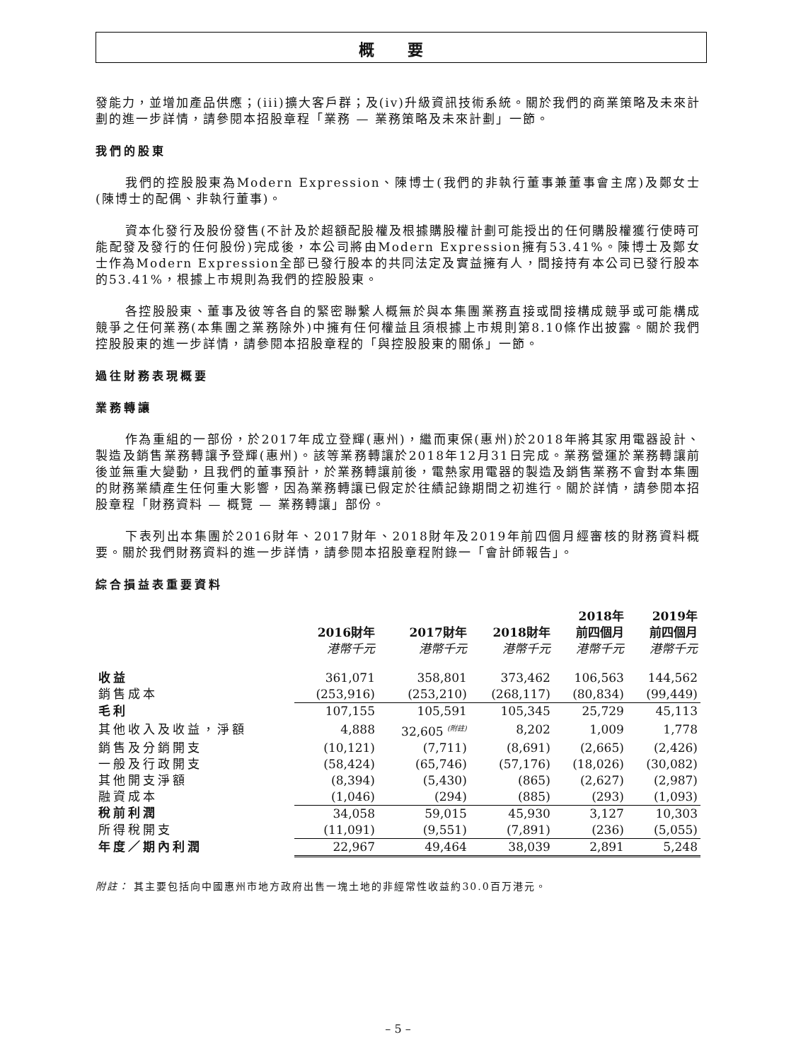概 要
發能力，並增加產品供應；(iii)擴大客戶群；及(iv)升級資訊技術系統。關於我們的商業策略及未來計劃的進一步詳情，請參閱本招股章程「業務 — 業務策略及未來計劃」一節。
我們的股東
我們的控股股東為Modern Expression、陳博士(我們的非執行董事兼董事會主席)及鄭女士(陳博士的配偶、非執行董事)。
資本化發行及股份發售(不計及於超額配股權及根據購股權計劃可能授出的任何購股權獲行使時可能配發及發行的任何股份)完成後，本公司將由Modern Expression擁有53.41%。陳博士及鄭女士作為Modern Expression全部已發行股本的共同法定及實益擁有人，間接持有本公司已發行股本的53.41%，根據上市規則為我們的控股股東。
各控股股東、董事及彼等各自的緊密聯繫人概無於與本集團業務直接或間接構成競爭或可能構成競爭之任何業務(本集團之業務除外)中擁有任何權益且須根據上市規則第8.10條作出披露。關於我們控股股東的進一步詳情，請參閱本招股章程的「與控股股東的關係」一節。
過往財務表現概要
業務轉讓
作為重組的一部份，於2017年成立登輝(惠州)，繼而東保(惠州)於2018年將其家用電器設計、製造及銷售業務轉讓予登輝(惠州)。該等業務轉讓於2018年12月31日完成。業務營運於業務轉讓前後並無重大變動，且我們的董事預計，於業務轉讓前後，電熱家用電器的製造及銷售業務不會對本集團的財務業績產生任何重大影響，因為業務轉讓已假定於往績記錄期間之初進行。關於詳情，請參閱本招股章程「財務資料 — 概覽 — 業務轉讓」部份。
下表列出本集團於2016財年、2017財年、2018財年及2019年前四個月經審核的財務資料概要。關於我們財務資料的進一步詳情，請參閱本招股章程附錄一「會計師報告」。
綜合損益表重要資料
| | 2016財年 港幣千元 | 2017財年 港幣千元 | 2018財年 港幣千元 | 2018年 前四個月 港幣千元 | 2019年 前四個月 港幣千元 |
| --- | --- | --- | --- | --- | --- |
| 收益 | 361,071 | 358,801 | 373,462 | 106,563 | 144,562 |
| 銷售成本 | (253,916) | (253,210) | (268,117) | (80,834) | (99,449) |
| 毛利 | 107,155 | 105,591 | 105,345 | 25,729 | 45,113 |
| 其他收入及收益，淨額 | 4,888 | 32,605 <sup>(附註)</sup> | 8,202 | 1,009 | 1,778 |
| 銷售及分銷開支 | (10,121) | (7,711) | (8,691) | (2,665) | (2,426) |
| 一般及行政開支 | (58,424) | (65,746) | (57,176) | (18,026) | (30,082) |
| 其他開支淨額 | (8,394) | (5,430) | (865) | (2,627) | (2,987) |
| 融資成本 | (1,046) | (294) | (885) | (293) | (1,093) |
| 稅前利潤 | 34,058 | 59,015 | 45,930 | 3,127 | 10,303 |
| 所得稅開支 | (11,091) | (9,551) | (7,891) | (236) | (5,055) |
| 年度／期內利潤 | 22,967 | 49,464 | 38,039 | 2,891 | 5,248 |
附註： 其主要包括向中國惠州市地方政府出售一塊土地的非經常性收益約30.0百万港元。
– 5 –